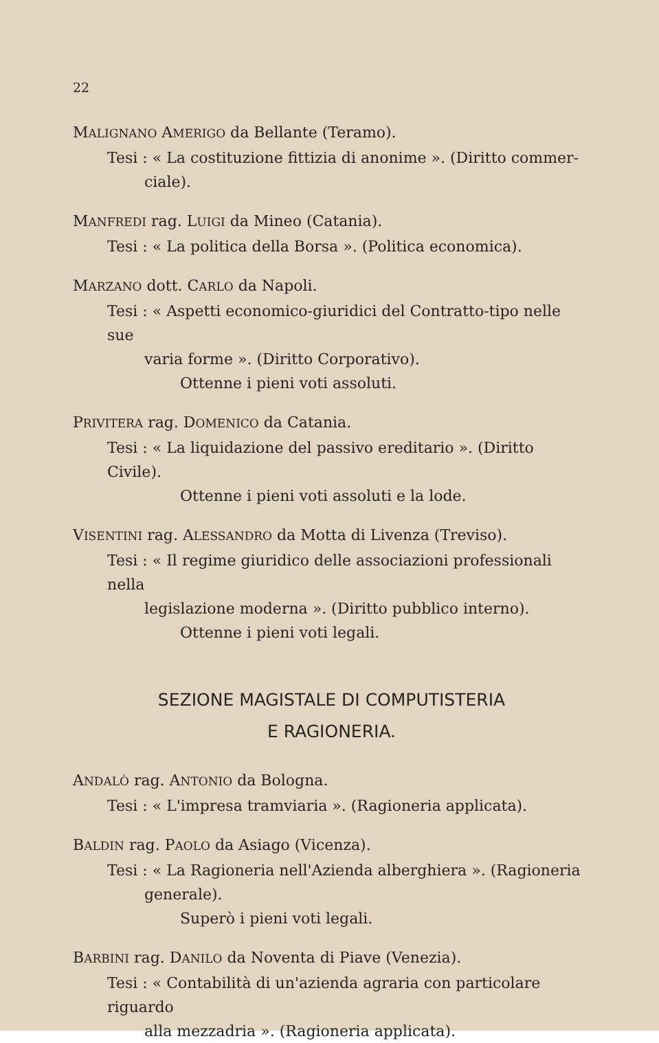22
MALIGNANO AMERIGO da Bellante (Teramo).
Tesi : « La costituzione fittizia di anonime ». (Diritto commer-
ciale).
MANFREDI rag. LUIGI da Mineo (Catania).
Tesi : « La politica della Borsa ». (Politica economica).
MARZANO dott. CARLO da Napoli.
Tesi : « Aspetti economico-giuridici del Contratto-tipo nelle sue
varia forme ». (Diritto Corporativo).
Ottenne i pieni voti assoluti.
PRIVITERA rag. DOMENICO da Catania.
Tesi : « La liquidazione del passivo ereditario ». (Diritto Civile).
Ottenne i pieni voti assoluti e la lode.
VISENTINI rag. ALESSANDRO da Motta di Livenza (Treviso).
Tesi : « Il regime giuridico delle associazioni professionali nella
legislazione moderna ». (Diritto pubblico interno).
Ottenne i pieni voti legali.
SEZIONE MAGISTALE DI COMPUTISTERIA
E RAGIONERIA.
ANDALÒ rag. ANTONIO da Bologna.
Tesi : « L'impresa tramviaria ». (Ragioneria applicata).
BALDIN rag. PAOLO da Asiago (Vicenza).
Tesi : « La Ragioneria nell'Azienda alberghiera ». (Ragioneria
generale).
Superò i pieni voti legali.
BARBINI rag. DANILO da Noventa di Piave (Venezia).
Tesi : « Contabilità di un'azienda agraria con particolare riguardo
alla mezzadria ». (Ragioneria applicata).